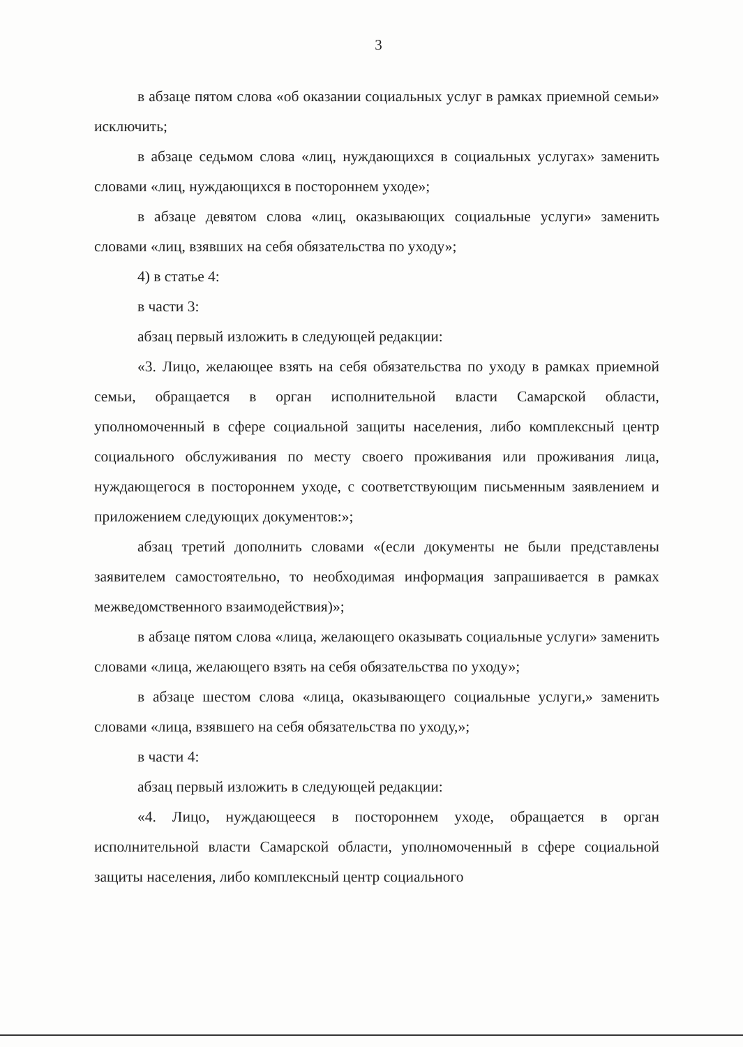3
в абзаце пятом слова «об оказании социальных услуг в рамках приемной семьи» исключить;
в абзаце седьмом слова «лиц, нуждающихся в социальных услугах» заменить словами «лиц, нуждающихся в постороннем уходе»;
в абзаце девятом слова «лиц, оказывающих социальные услуги» заменить словами «лиц, взявших на себя обязательства по уходу»;
4) в статье 4:
в части 3:
абзац первый изложить в следующей редакции:
«3. Лицо, желающее взять на себя обязательства по уходу в рамках приемной семьи, обращается в орган исполнительной власти Самарской области, уполномоченный в сфере социальной защиты населения, либо комплексный центр социального обслуживания по месту своего проживания или проживания лица, нуждающегося в постороннем уходе, с соответствующим письменным заявлением и приложением следующих документов:»;
абзац третий дополнить словами «(если документы не были представлены заявителем самостоятельно, то необходимая информация запрашивается в рамках межведомственного взаимодействия)»;
в абзаце пятом слова «лица, желающего оказывать социальные услуги» заменить словами «лица, желающего взять на себя обязательства по уходу»;
в абзаце шестом слова «лица, оказывающего социальные услуги,» заменить словами «лица, взявшего на себя обязательства по уходу,»;
в части 4:
абзац первый изложить в следующей редакции:
«4. Лицо, нуждающееся в постороннем уходе, обращается в орган исполнительной власти Самарской области, уполномоченный в сфере социальной защиты населения, либо комплексный центр социального